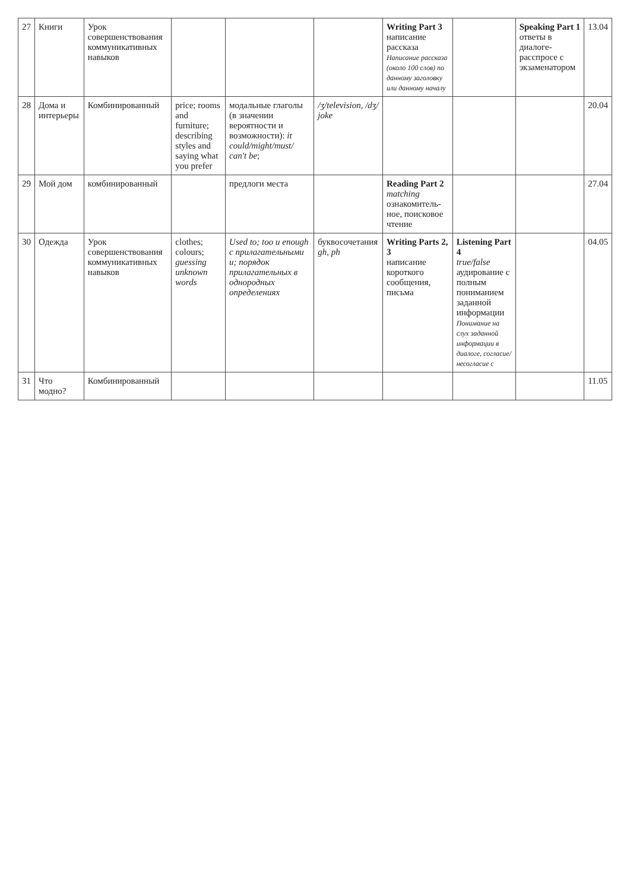| 27 | Книги | Урок совершенствования коммуникативных навыков | | | | Writing Part 3 написание рассказа Написание рассказа (около 100 слов) по данному заголовку или данному началу | | Speaking Part 1 ответы в диалоге-расспросе с экзаменатором | 13.04 |
| 28 | Дома и интерьеры | Комбинированный | price; rooms and furniture; describing styles and saying what you prefer | модальные глаголы (в значении вероятности и возможности): it could/might/must/ can't be ; | /ʒ/television, /dʒ/ joke | | | | 20.04 |
| 29 | Мой дом | комбинированный | | предлоги места | | Reading Part 2 matching ознакомитель-ное, поисковое чтение | | | 27.04 |
| 30 | Одежда | Урок совершенствования коммуникативных навыков | clothes; colours; guessing unknown words | Used to; too и enough с прилагательными и; порядок прилагательных в однородных определениях | буквосочетания gh, ph | Writing Parts 2, 3 написание короткого сообщения, письма | Listening Part 4 true/false аудирование с полным пониманием заданной информации Понимание на слух заданной информации в диалоге, согласие/несогласие с | | 04.05 |
| 31 | Что модно? | Комбинированный | | | | | | | 11.05 |